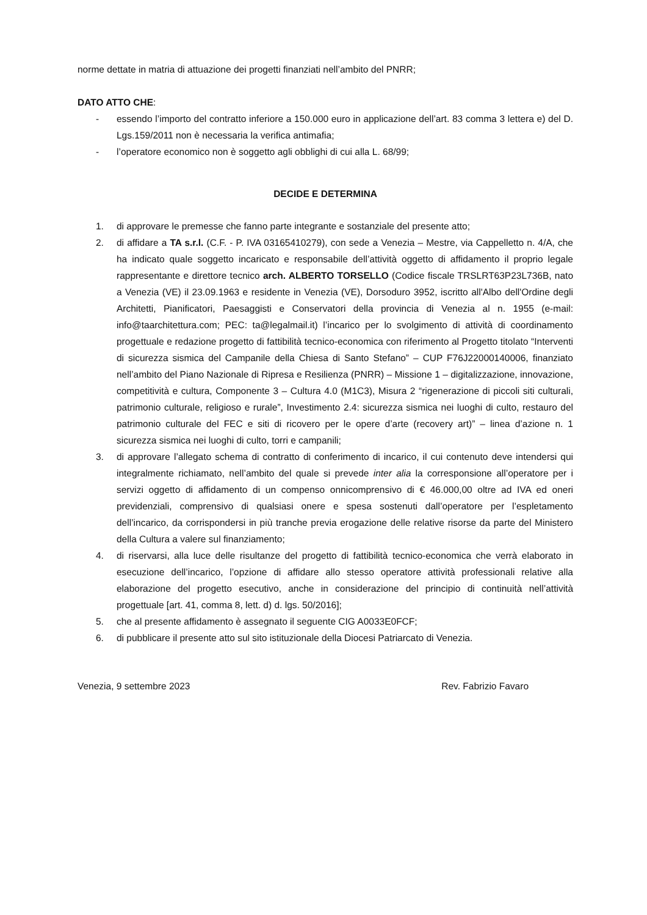norme dettate in matria di attuazione dei progetti finanziati nell’ambito del PNRR;
DATO ATTO CHE:
- essendo l’importo del contratto inferiore a 150.000 euro in applicazione dell’art. 83 comma 3 lettera e) del D. Lgs.159/2011 non è necessaria la verifica antimafia;
- l’operatore economico non è soggetto agli obblighi di cui alla L. 68/99;
DECIDE E DETERMINA
1. di approvare le premesse che fanno parte integrante e sostanziale del presente atto;
2. di affidare a TA s.r.l. (C.F. - P. IVA 03165410279), con sede a Venezia – Mestre, via Cappelletto n. 4/A, che ha indicato quale soggetto incaricato e responsabile dell’attività oggetto di affidamento il proprio legale rappresentante e direttore tecnico arch. ALBERTO TORSELLO (Codice fiscale TRSLRT63P23L736B, nato a Venezia (VE) il 23.09.1963 e residente in Venezia (VE), Dorsoduro 3952, iscritto all'Albo dell'Ordine degli Architetti, Pianificatori, Paesaggisti e Conservatori della provincia di Venezia al n. 1955 (e-mail: info@taarchitettura.com; PEC: ta@legalmail.it) l’incarico per lo svolgimento di attività di coordinamento progettuale e redazione progetto di fattibilità tecnico-economica con riferimento al Progetto titolato “Interventi di sicurezza sismica del Campanile della Chiesa di Santo Stefano” – CUP F76J22000140006, finanziato nell’ambito del Piano Nazionale di Ripresa e Resilienza (PNRR) – Missione 1 – digitalizzazione, innovazione, competitività e cultura, Componente 3 – Cultura 4.0 (M1C3), Misura 2 “rigenerazione di piccoli siti culturali, patrimonio culturale, religioso e rurale”, Investimento 2.4: sicurezza sismica nei luoghi di culto, restauro del patrimonio culturale del FEC e siti di ricovero per le opere d’arte (recovery art)” – linea d’azione n. 1 sicurezza sismica nei luoghi di culto, torri e campanili;
3. di approvare l’allegato schema di contratto di conferimento di incarico, il cui contenuto deve intendersi qui integralmente richiamato, nell’ambito del quale si prevede inter alia la corresponsione all’operatore per i servizi oggetto di affidamento di un compenso onnicomprensivo di € 46.000,00 oltre ad IVA ed oneri previdenziali, comprensivo di qualsiasi onere e spesa sostenuti dall’operatore per l’espletamento dell’incarico, da corrispondersi in più tranche previa erogazione delle relative risorse da parte del Ministero della Cultura a valere sul finanziamento;
4. di riservarsi, alla luce delle risultanze del progetto di fattibilità tecnico-economica che verrà elaborato in esecuzione dell’incarico, l’opzione di affidare allo stesso operatore attività professionali relative alla elaborazione del progetto esecutivo, anche in considerazione del principio di continuità nell’attività progettuale [art. 41, comma 8, lett. d) d. lgs. 50/2016];
5. che al presente affidamento è assegnato il seguente CIG A0033E0FCF;
6. di pubblicare il presente atto sul sito istituzionale della Diocesi Patriarcato di Venezia.
Venezia, 9 settembre 2023 Rev. Fabrizio Favaro